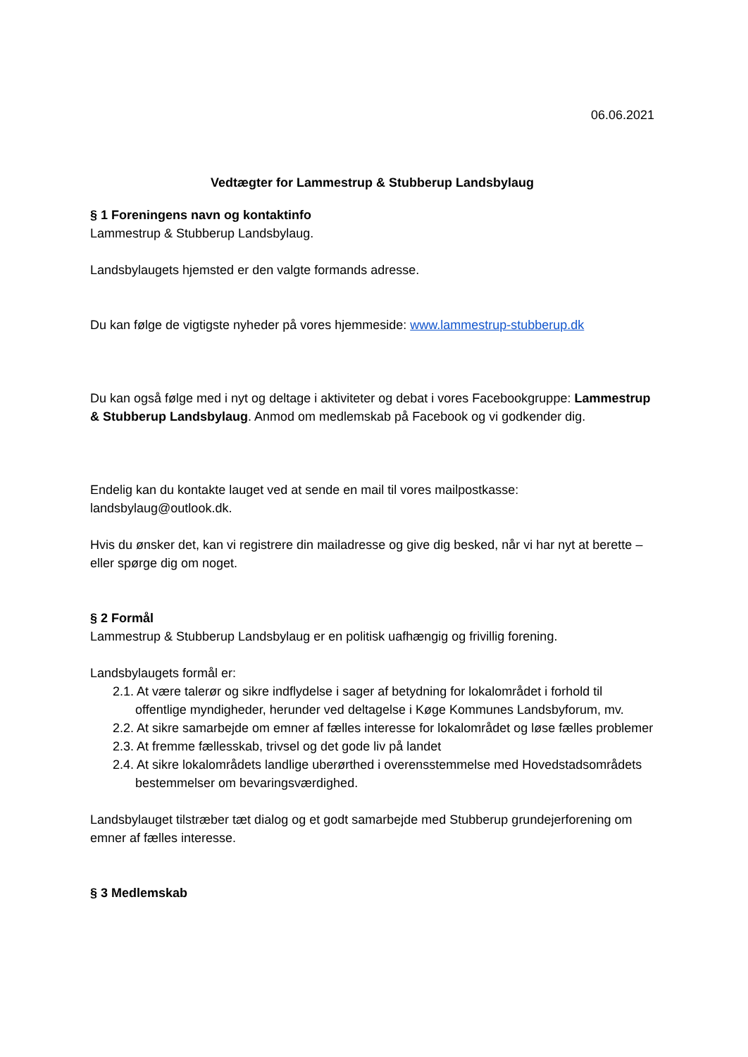06.06.2021
Vedtægter for Lammestrup & Stubberup Landsbylaug
§ 1 Foreningens navn og kontaktinfo
Lammestrup & Stubberup Landsbylaug.
Landsbylaugets hjemsted er den valgte formands adresse.
Du kan følge de vigtigste nyheder på vores hjemmeside: www.lammestrup-stubberup.dk
Du kan også følge med i nyt og deltage i aktiviteter og debat i vores Facebookgruppe: Lammestrup & Stubberup Landsbylaug. Anmod om medlemskab på Facebook og vi godkender dig.
Endelig kan du kontakte lauget ved at sende en mail til vores mailpostkasse: landsbylaug@outlook.dk.
Hvis du ønsker det, kan vi registrere din mailadresse og give dig besked, når vi har nyt at berette – eller spørge dig om noget.
§ 2 Formål
Lammestrup & Stubberup Landsbylaug er en politisk uafhængig og frivillig forening.
Landsbylaugets formål er:
2.1. At være talerør og sikre indflydelse i sager af betydning for lokalområdet i forhold til offentlige myndigheder, herunder ved deltagelse i Køge Kommunes Landsbyforum, mv.
2.2. At sikre samarbejde om emner af fælles interesse for lokalområdet og løse fælles problemer
2.3. At fremme fællesskab, trivsel og det gode liv på landet
2.4. At sikre lokalområdets landlige uberørthed i overensstemmelse med Hovedstadsområdets bestemmelser om bevaringsværdighed.
Landsbylauget tilstræber tæt dialog og et godt samarbejde med Stubberup grundejerforening om emner af fælles interesse.
§ 3 Medlemskab